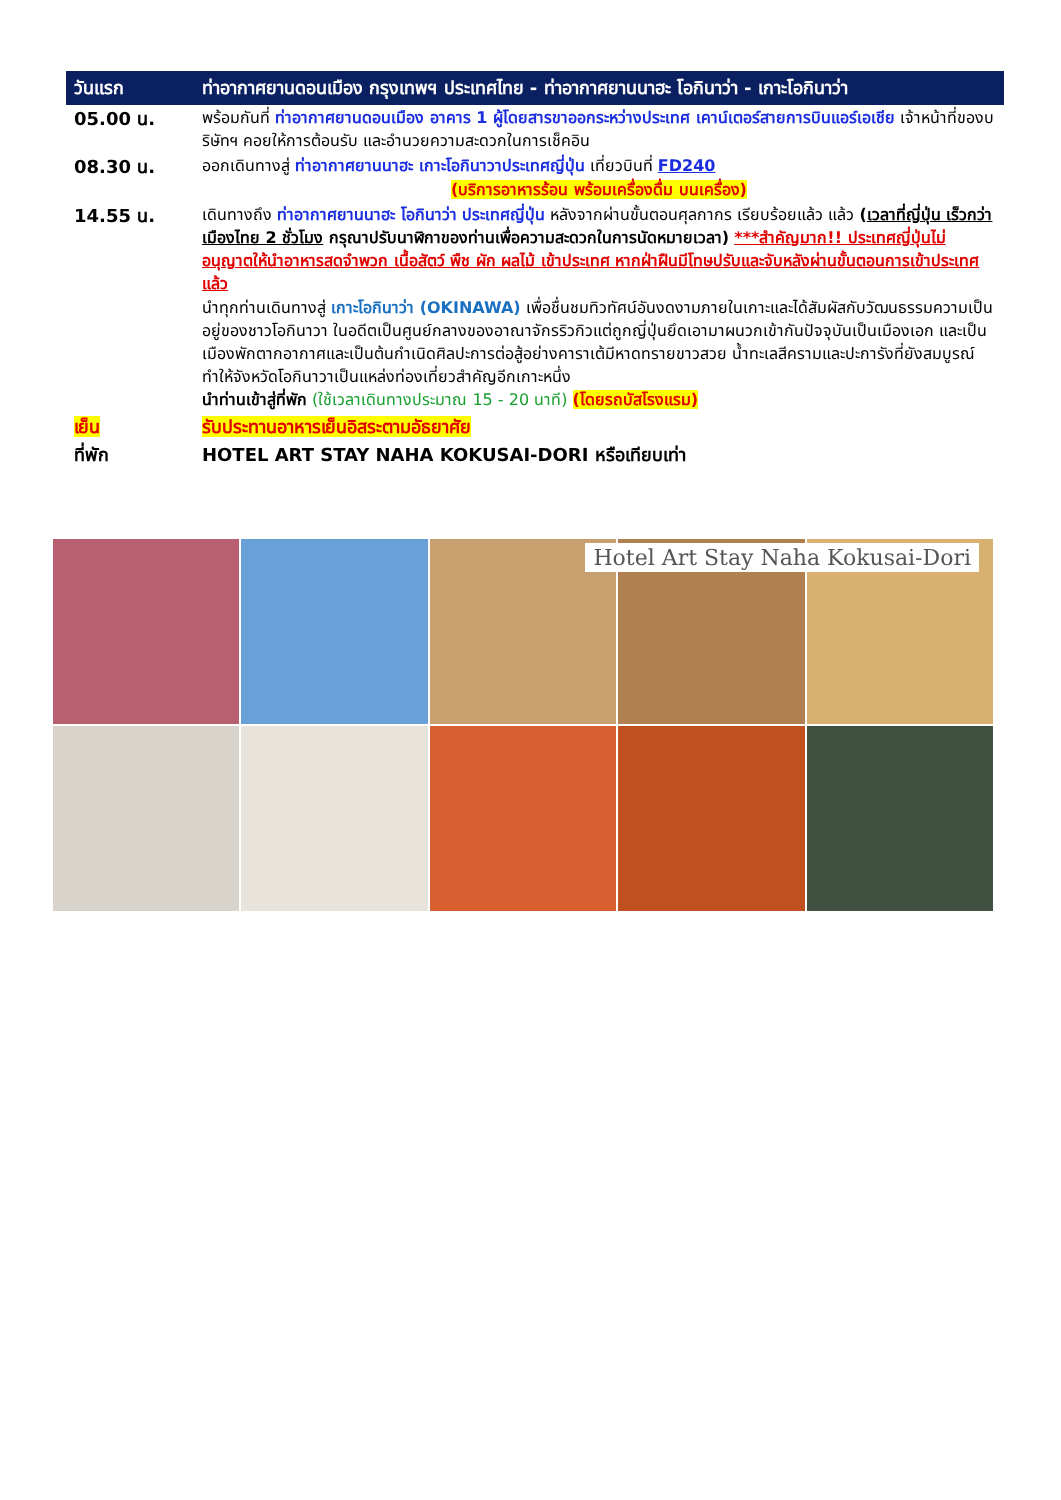| วันแรก | ท่าอากาศยานดอนเมือง กรุงเทพฯ ประเทศไทย - ท่าอากาศยานนาฮะ โอกินาว่า - เกาะโอกินาว่า |
| 05.00 น. | พร้อมกันที่ ท่าอากาศยานดอนเมือง อาคาร 1 ผู้โดยสารขาออกระหว่างประเทศ เคาน์เตอร์สายการบินแอร์เอเชีย เจ้าหน้าที่ของบริษัทฯ คอยให้การต้อนรับ และอำนวยความสะดวกในการเช็คอิน |
| 08.30 น. | ออกเดินทางสู่ ท่าอากาศยานนาฮะ เกาะโอกินาวาประเทศญี่ปุ่น เที่ยวบินที่ FD240 (บริการอาหารร้อน พร้อมเครื่องดื่ม บนเครื่อง) |
| 14.55 น. | เดินทางถึง ท่าอากาศยานนาฮะ โอกินาว่า ประเทศญี่ปุ่น หลังจากผ่านขั้นตอนศุลกากร เรียบร้อยแล้ว แล้ว ( เวลาที่ญี่ปุ่น เร็วกว่าเมืองไทย 2 ชั่วโมง กรุณาปรับนาฬิกาของท่านเพื่อความสะดวกในการนัดหมายเวลา) ***สำคัญมาก!! ประเทศญี่ปุ่นไม่อนุญาตให้นำอาหารสดจำพวก เนื้อสัตว์ พืช ผัก ผลไม้ เข้าประเทศ หากฝ่าฝืนมีโทษปรับและจับหลังผ่านขั้นตอนการเข้าประเทศแล้ว นำทุกท่านเดินทางสู่ เกาะโอกินาว่า (OKINAWA) เพื่อชื่นชมทิวทัศน์อันงดงามภายในเกาะและได้สัมผัสกับวัฒนธรรมความเป็นอยู่ของชาวโอกินาวา ในอดีตเป็นศูนย์กลางของอาณาจักรริวกิวแต่ถูกญี่ปุ่นยึดเอามาผนวกเข้ากันปัจจุบันเป็นเมืองเอก และเป็นเมืองพักตากอากาศและเป็นต้นกำเนิดศิลปะการต่อสู้อย่างคาราเต้มีหาดทรายขาวสวย น้ำทะเลสีครามและปะการังที่ยังสมบูรณ์ทำให้จังหวัดโอกินาวาเป็นแหล่งท่องเที่ยวสำคัญอีกเกาะหนึ่ง นำท่านเข้าสู่ที่พัก (ใช้เวลาเดินทางประมาณ 15 - 20 นาที) (โดยรถบัสโรงแรม) |
| เย็น | รับประทานอาหารเย็นอิสระตามอัธยาศัย |
| ที่พัก | HOTEL ART STAY NAHA KOKUSAI-DORI หรือเทียบเท่า |
Hotel Art Stay Naha Kokusai-Dori